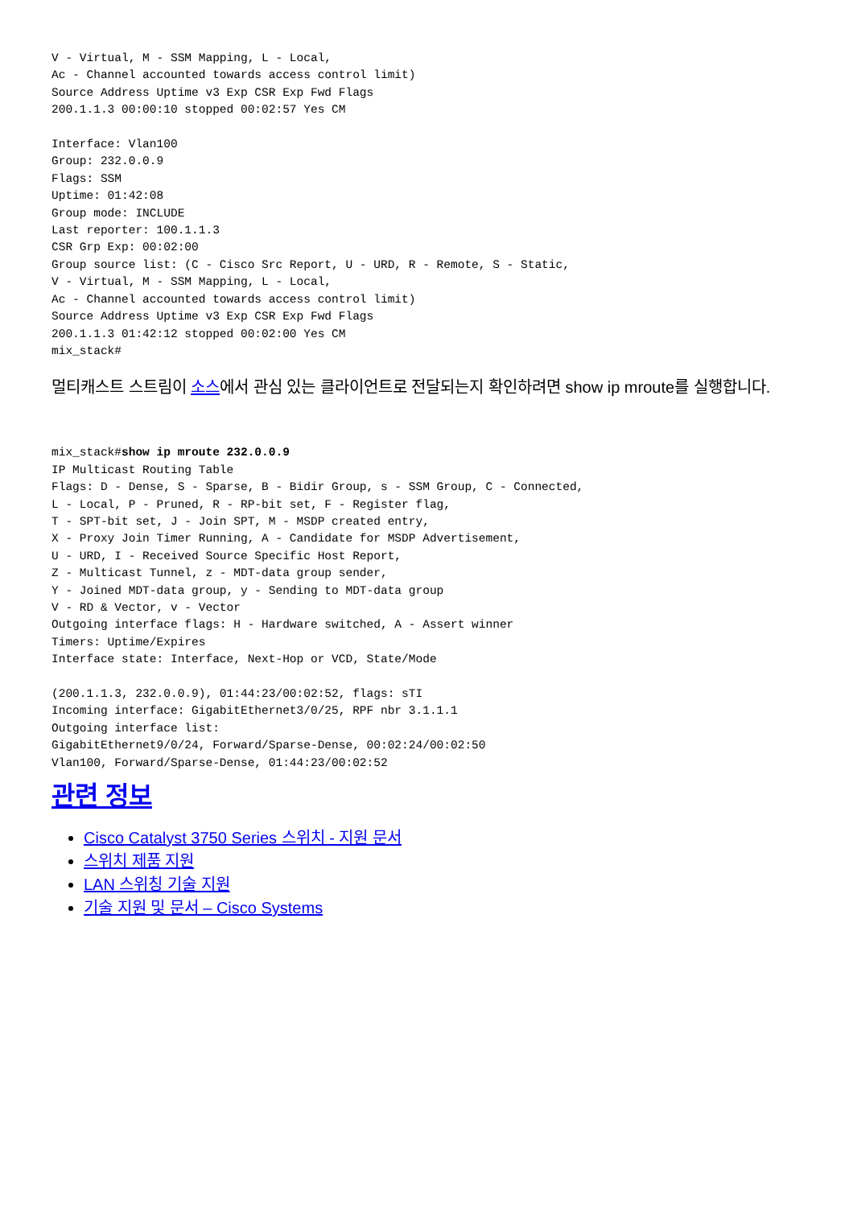V - Virtual, M - SSM Mapping, L - Local,
Ac - Channel accounted towards access control limit)
Source Address Uptime v3 Exp CSR Exp Fwd Flags
200.1.1.3 00:00:10 stopped 00:02:57 Yes CM

Interface: Vlan100
Group: 232.0.0.9
Flags: SSM
Uptime: 01:42:08
Group mode: INCLUDE
Last reporter: 100.1.1.3
CSR Grp Exp: 00:02:00
Group source list: (C - Cisco Src Report, U - URD, R - Remote, S - Static,
V - Virtual, M - SSM Mapping, L - Local,
Ac - Channel accounted towards access control limit)
Source Address Uptime v3 Exp CSR Exp Fwd Flags
200.1.1.3 01:42:12 stopped 00:02:00 Yes CM
mix_stack#
멀티캐스트 스트림이 소스에서 관심 있는 클라이언트로 전달되는지 확인하려면 show ip mroute를 실행합니다.
mix_stack#show ip mroute 232.0.0.9
IP Multicast Routing Table
Flags: D - Dense, S - Sparse, B - Bidir Group, s - SSM Group, C - Connected,
L - Local, P - Pruned, R - RP-bit set, F - Register flag,
T - SPT-bit set, J - Join SPT, M - MSDP created entry,
X - Proxy Join Timer Running, A - Candidate for MSDP Advertisement,
U - URD, I - Received Source Specific Host Report,
Z - Multicast Tunnel, z - MDT-data group sender,
Y - Joined MDT-data group, y - Sending to MDT-data group
V - RD & Vector, v - Vector
Outgoing interface flags: H - Hardware switched, A - Assert winner
Timers: Uptime/Expires
Interface state: Interface, Next-Hop or VCD, State/Mode

(200.1.1.3, 232.0.0.9), 01:44:23/00:02:52, flags: sTI
Incoming interface: GigabitEthernet3/0/25, RPF nbr 3.1.1.1
Outgoing interface list:
GigabitEthernet9/0/24, Forward/Sparse-Dense, 00:02:24/00:02:50
Vlan100, Forward/Sparse-Dense, 01:44:23/00:02:52
관련 정보
Cisco Catalyst 3750 Series 스위치 - 지원 문서
스위치 제품 지원
LAN 스위칭 기술 지원
기술 지원 및 문서 – Cisco Systems